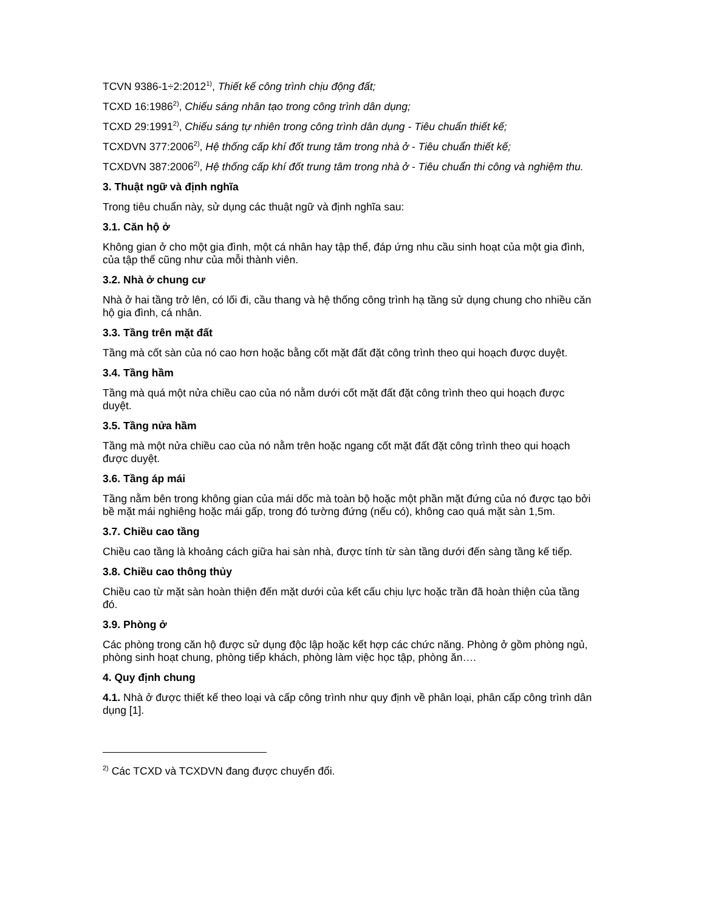TCVN 9386-1÷2:2012<sup>1)</sup>, Thiết kế công trình chịu động đất;
TCXD 16:1986<sup>2)</sup>, Chiếu sáng nhân tạo trong công trình dân dụng;
TCXD 29:1991<sup>2)</sup>, Chiếu sáng tự nhiên trong công trình dân dụng - Tiêu chuẩn thiết kế;
TCXDVN 377:2006<sup>2)</sup>, Hệ thống cấp khí đốt trung tâm trong nhà ở - Tiêu chuẩn thiết kế;
TCXDVN 387:2006<sup>2)</sup>, Hệ thống cấp khí đốt trung tâm trong nhà ở - Tiêu chuẩn thi công và nghiệm thu.
3. Thuật ngữ và định nghĩa
Trong tiêu chuẩn này, sử dụng các thuật ngữ và định nghĩa sau:
3.1. Căn hộ ở
Không gian ở cho một gia đình, một cá nhân hay tập thể, đáp ứng nhu cầu sinh hoạt của một gia đình, của tập thể cũng như của mỗi thành viên.
3.2. Nhà ở chung cư
Nhà ở hai tầng trở lên, có lối đi, cầu thang và hệ thống công trình hạ tầng sử dụng chung cho nhiều căn hộ gia đình, cá nhân.
3.3. Tầng trên mặt đất
Tầng mà cốt sàn của nó cao hơn hoặc bằng cốt mặt đất đặt công trình theo qui hoạch được duyệt.
3.4. Tầng hầm
Tầng mà quá một nửa chiều cao của nó nằm dưới cốt mặt đất đặt công trình theo qui hoạch được duyệt.
3.5. Tầng nửa hầm
Tầng mà một nửa chiều cao của nó nằm trên hoặc ngang cốt mặt đất đặt công trình theo qui hoạch được duyệt.
3.6. Tầng áp mái
Tầng nằm bên trong không gian của mái dốc mà toàn bộ hoặc một phần mặt đứng của nó được tạo bởi bề mặt mái nghiêng hoặc mái gấp, trong đó tường đứng (nếu có), không cao quá mặt sàn 1,5m.
3.7. Chiều cao tầng
Chiều cao tầng là khoảng cách giữa hai sàn nhà, được tính từ sàn tầng dưới đến sàng tầng kế tiếp.
3.8. Chiều cao thông thủy
Chiều cao từ mặt sàn hoàn thiện đến mặt dưới của kết cấu chịu lực hoặc trần đã hoàn thiện của tầng đó.
3.9. Phòng ở
Các phòng trong căn hộ được sử dụng độc lập hoặc kết hợp các chức năng. Phòng ở gồm phòng ngủ, phòng sinh hoạt chung, phòng tiếp khách, phòng làm việc học tập, phòng ăn….
4. Quy định chung
4.1. Nhà ở được thiết kế theo loại và cấp công trình như quy định về phân loại, phân cấp công trình dân dụng [1].
<sup>2)</sup> Các TCXD và TCXDVN đang được chuyển đổi.